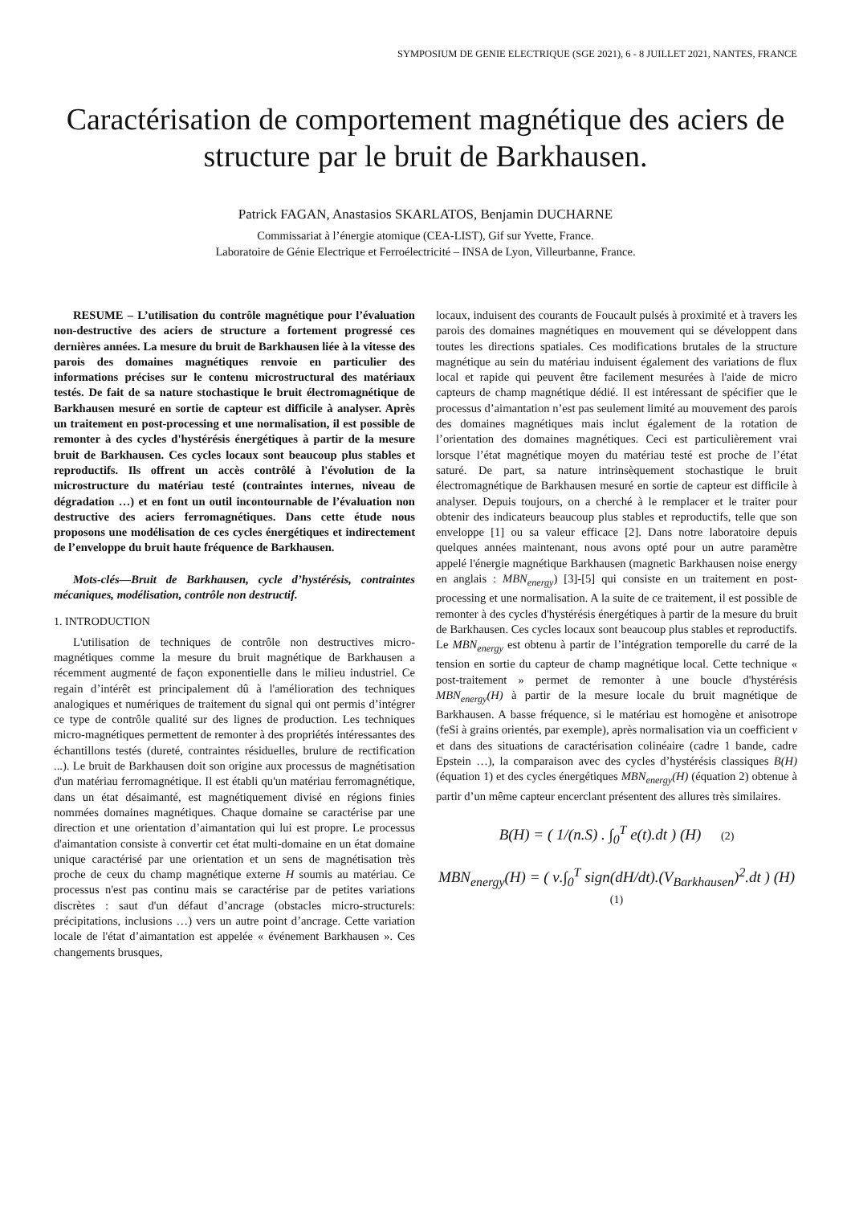SYMPOSIUM DE GENIE ELECTRIQUE (SGE 2021), 6 - 8 JUILLET 2021, NANTES, FRANCE
Caractérisation de comportement magnétique des aciers de structure par le bruit de Barkhausen.
Patrick FAGAN, Anastasios SKARLATOS, Benjamin DUCHARNE
Commissariat à l’énergie atomique (CEA-LIST), Gif sur Yvette, France.
Laboratoire de Génie Electrique et Ferroélectricité – INSA de Lyon, Villeurbanne, France.
RESUME – L’utilisation du contrôle magnétique pour l’évaluation non-destructive des aciers de structure a fortement progressé ces dernières années. La mesure du bruit de Barkhausen liée à la vitesse des parois des domaines magnétiques renvoie en particulier des informations précises sur le contenu microstructural des matériaux testés. De fait de sa nature stochastique le bruit électromagnétique de Barkhausen mesuré en sortie de capteur est difficile à analyser. Après un traitement en post-processing et une normalisation, il est possible de remonter à des cycles d'hystérésis énergétiques à partir de la mesure bruit de Barkhausen. Ces cycles locaux sont beaucoup plus stables et reproductifs. Ils offrent un accès contrôlé à l'évolution de la microstructure du matériau testé (contraintes internes, niveau de dégradation …) et en font un outil incontournable de l’évaluation non destructive des aciers ferromagnétiques. Dans cette étude nous proposons une modélisation de ces cycles énergétiques et indirectement de l’enveloppe du bruit haute fréquence de Barkhausen.
Mots-clés—Bruit de Barkhausen, cycle d’hystérésis, contraintes mécaniques, modélisation, contrôle non destructif.
1. INTRODUCTION
L'utilisation de techniques de contrôle non destructives micro-magnétiques comme la mesure du bruit magnétique de Barkhausen a récemment augmenté de façon exponentielle dans le milieu industriel. Ce regain d’intérêt est principalement dû à l'amélioration des techniques analogiques et numériques de traitement du signal qui ont permis d’intégrer ce type de contrôle qualité sur des lignes de production. Les techniques micro-magnétiques permettent de remonter à des propriétés intéressantes des échantillons testés (dureté, contraintes résiduelles, brulure de rectification ...). Le bruit de Barkhausen doit son origine aux processus de magnétisation d'un matériau ferromagnétique. Il est établi qu'un matériau ferromagnétique, dans un état désaimanté, est magnétiquement divisé en régions finies nommées domaines magnétiques. Chaque domaine se caractérise par une direction et une orientation d’aimantation qui lui est propre. Le processus d'aimantation consiste à convertir cet état multi-domaine en un état domaine unique caractérisé par une orientation et un sens de magnétisation très proche de ceux du champ magnétique externe H soumis au matériau. Ce processus n'est pas continu mais se caractérise par de petites variations discrètes : saut d'un défaut d’ancrage (obstacles micro-structurels: précipitations, inclusions …) vers un autre point d’ancrage. Cette variation locale de l'état d’aimantation est appelée « événement Barkhausen ». Ces changements brusques,
locaux, induisent des courants de Foucault pulsés à proximité et à travers les parois des domaines magnétiques en mouvement qui se développent dans toutes les directions spatiales. Ces modifications brutales de la structure magnétique au sein du matériau induisent également des variations de flux local et rapide qui peuvent être facilement mesurées à l'aide de micro capteurs de champ magnétique dédié. Il est intéressant de spécifier que le processus d’aimantation n’est pas seulement limité au mouvement des parois des domaines magnétiques mais inclut également de la rotation de l’orientation des domaines magnétiques. Ceci est particulièrement vrai lorsque l’état magnétique moyen du matériau testé est proche de l’état saturé. De part, sa nature intrinsèquement stochastique le bruit électromagnétique de Barkhausen mesuré en sortie de capteur est difficile à analyser. Depuis toujours, on a cherché à le remplacer et le traiter pour obtenir des indicateurs beaucoup plus stables et reproductifs, telle que son enveloppe [1] ou sa valeur efficace [2]. Dans notre laboratoire depuis quelques années maintenant, nous avons opté pour un autre paramètre appelé l'énergie magnétique Barkhausen (magnetic Barkhausen noise energy en anglais : MBN<sub>energy</sub>) [3]-[5] qui consiste en un traitement en post-processing et une normalisation. A la suite de ce traitement, il est possible de remonter à des cycles d'hystérésis énergétiques à partir de la mesure du bruit de Barkhausen. Ces cycles locaux sont beaucoup plus stables et reproductifs. Le MBN<sub>energy</sub> est obtenu à partir de l’intégration temporelle du carré de la tension en sortie du capteur de champ magnétique local. Cette technique « post-traitement » permet de remonter à une boucle d'hystérésis MBN<sub>energy</sub>(H) à partir de la mesure locale du bruit magnétique de Barkhausen. A basse fréquence, si le matériau est homogène et anisotrope (feSi à grains orientés, par exemple), après normalisation via un coefficient ν et dans des situations de caractérisation colinéaire (cadre 1 bande, cadre Epstein …), la comparaison avec des cycles d’hystérésis classiques B(H) (équation 1) et des cycles énergétiques MBN<sub>energy</sub>(H) (équation 2) obtenue à partir d’un même capteur encerclant présentent des allures très similaires.
B(H) = ( 1/(n.S) . ∫<sub>0</sub><sup>T</sup> e(t).dt ) (H) (2)
MBN<sub>energy</sub>(H) = ( ν.∫<sub>0</sub><sup>T</sup> sign(dH/dt).(V<sub>Barkhausen</sub>)<sup>2</sup>.dt ) (H)
(1)